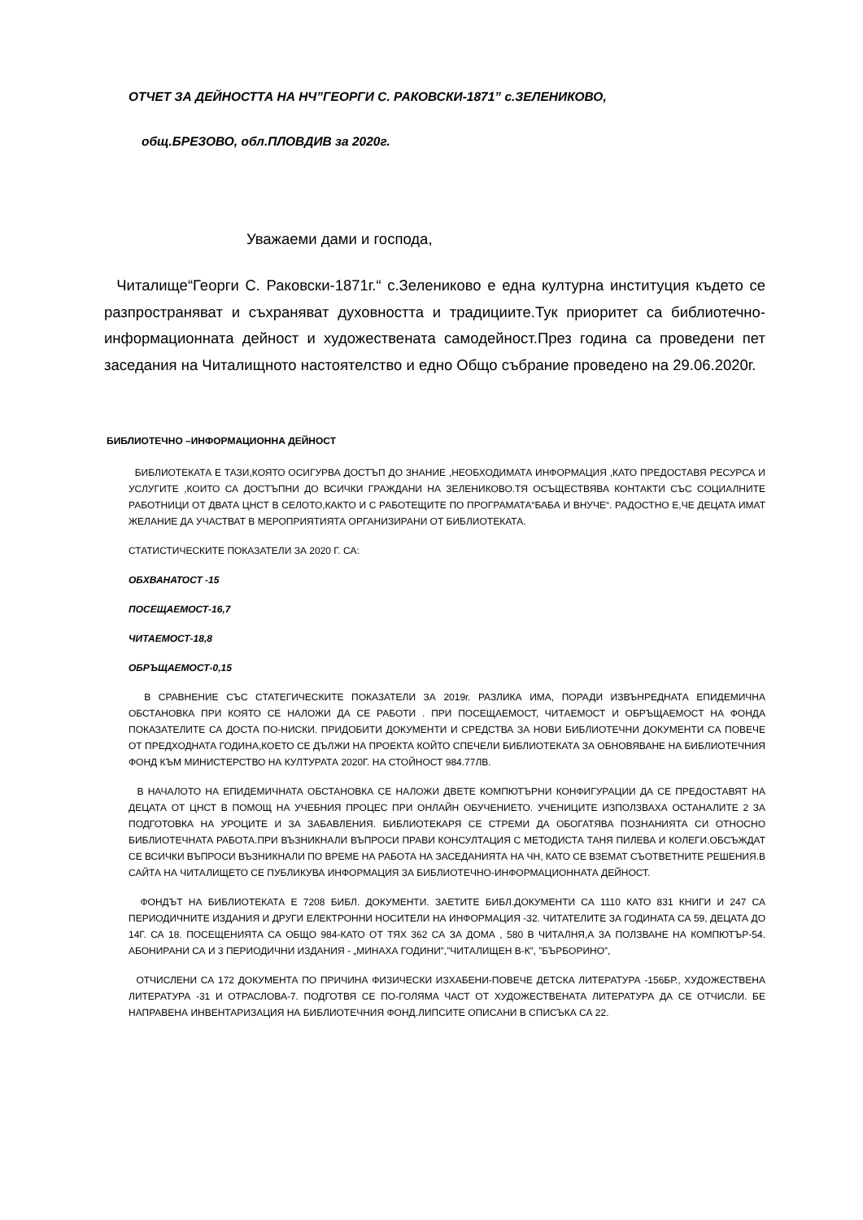ОТЧЕТ ЗА ДЕЙНОСТТА НА НЧ”ГЕОРГИ С. РАКОВСКИ-1871” с.ЗЕЛЕНИКОВО,
общ.БРЕЗОВО, обл.ПЛОВДИВ за 2020г.
Уважаеми дами и господа,
Читалище“Георги С. Раковски-1871г.“ с.Зелениково е една културна институция където се разпространяват и съхраняват духовността и традициите.Тук приоритет са библиотечно-информационната дейност и художествената самодейност.През година са проведени пет заседания на Читалищното настоятелство и едно Общо събрание проведено на 29.06.2020г.
БИБЛИОТЕЧНО –ИНФОРМАЦИОННА ДЕЙНОСТ
БИБЛИОТЕКАТА Е ТАЗИ,КОЯТО ОСИГУРВА ДОСТЪП ДО ЗНАНИЕ ,НЕОБХОДИМАТА ИНФОРМАЦИЯ ,КАТО ПРЕДОСТАВЯ РЕСУРСА И УСЛУГИТЕ ,КОИТО СА ДОСТЪПНИ ДО ВСИЧКИ ГРАЖДАНИ НА ЗЕЛЕНИКОВО.ТЯ ОСЪЩЕСТВЯВА КОНТАКТИ СЪС СОЦИАЛНИТЕ РАБОТНИЦИ ОТ ДВАТА ЦНСТ В СЕЛОТО,КАКТО И С РАБОТЕЩИТЕ ПО ПРОГРАМАТА“БАБА И ВНУЧЕ“. РАДОСТНО Е,ЧЕ ДЕЦАТА ИМАТ ЖЕЛАНИЕ ДА УЧАСТВАТ В МЕРОПРИЯТИЯТА ОРГАНИЗИРАНИ ОТ БИБЛИОТЕКАТА.
СТАТИСТИЧЕСКИТЕ ПОКАЗАТЕЛИ ЗА 2020 Г. СА:
ОБХВАНАТОСТ -15
ПОСЕЩАЕМОСТ-16,7
ЧИТАЕМОСТ-18,8
ОБРЪЩАЕМОСТ-0,15
В СРАВНЕНИЕ СЪС СТАТЕГИЧЕСКИТЕ ПОКАЗАТЕЛИ ЗА 2019г. РАЗЛИКА ИМА, ПОРАДИ ИЗВЪНРЕДНАТА ЕПИДЕМИЧНА ОБСТАНОВКА ПРИ КОЯТО СЕ НАЛОЖИ ДА СЕ РАБОТИ . ПРИ ПОСЕЩАЕМОСТ, ЧИТАЕМОСТ И ОБРЪЩАЕМОСТ НА ФОНДА ПОКАЗАТЕЛИТЕ СА ДОСТА ПО-НИСКИ. ПРИДОБИТИ ДОКУМЕНТИ И СРЕДСТВА ЗА НОВИ БИБЛИОТЕЧНИ ДОКУМЕНТИ СА ПОВЕЧЕ ОТ ПРЕДХОДНАТА ГОДИНА,КОЕТО СЕ ДЪЛЖИ НА ПРОЕКТА КОЙТО СПЕЧЕЛИ БИБЛИОТЕКАТА ЗА ОБНОВЯВАНЕ НА БИБЛИОТЕЧНИЯ ФОНД КЪМ МИНИСТЕРСТВО НА КУЛТУРАТА 2020Г. НА СТОЙНОСТ 984.77ЛВ.
В НАЧАЛОТО НА ЕПИДЕМИЧНАТА ОБСТАНОВКА СЕ НАЛОЖИ ДВЕТЕ КОМПЮТЪРНИ КОНФИГУРАЦИИ ДА СЕ ПРЕДОСТАВЯТ НА ДЕЦАТА ОТ ЦНСТ В ПОМОЩ НА УЧЕБНИЯ ПРОЦЕС ПРИ ОНЛАЙН ОБУЧЕНИЕТО. УЧЕНИЦИТЕ ИЗПОЛЗВАХА ОСТАНАЛИТЕ 2 ЗА ПОДГОТОВКА НА УРОЦИТЕ И ЗА ЗАБАВЛЕНИЯ. БИБЛИОТЕКАРЯ СЕ СТРЕМИ ДА ОБОГАТЯВА ПОЗНАНИЯТА СИ ОТНОСНО БИБЛИОТЕЧНАТА РАБОТА.ПРИ ВЪЗНИКНАЛИ ВЪПРОСИ ПРАВИ КОНСУЛТАЦИЯ С МЕТОДИСТА ТАНЯ ПИЛЕВА И КОЛЕГИ.ОБСЪЖДАТ СЕ ВСИЧКИ ВЪПРОСИ ВЪЗНИКНАЛИ ПО ВРЕМЕ НА РАБОТА НА ЗАСЕДАНИЯТА НА ЧН, КАТО СЕ ВЗЕМАТ СЪОТВЕТНИТЕ РЕШЕНИЯ.В САЙТА НА ЧИТАЛИЩЕТО СЕ ПУБЛИКУВА ИНФОРМАЦИЯ ЗА БИБЛИОТЕЧНО-ИНФОРМАЦИОННАТА ДЕЙНОСТ.
ФОНДЪТ НА БИБЛИОТЕКАТА Е 7208 БИБЛ. ДОКУМЕНТИ. ЗАЕТИТЕ БИБЛ.ДОКУМЕНТИ СА 1110 КАТО 831 КНИГИ И 247 СА ПЕРИОДИЧНИТЕ ИЗДАНИЯ И ДРУГИ ЕЛЕКТРОННИ НОСИТЕЛИ НА ИНФОРМАЦИЯ -32. ЧИТАТЕЛИТЕ ЗА ГОДИНАТА СА 59, ДЕЦАТА ДО 14Г. СА 18. ПОСЕЩЕНИЯТА СА ОБЩО 984-КАТО ОТ ТЯХ 362 СА ЗА ДОМА , 580 В ЧИТАЛНЯ,А ЗА ПОЛЗВАНЕ НА КОМПЮТЪР-54. АБОНИРАНИ СА И 3 ПЕРИОДИЧНИ ИЗДАНИЯ - „МИНАХА ГОДИНИ”,”ЧИТАЛИЩЕН В-К”, ”БЪРБОРИНО”,
ОТЧИСЛЕНИ СА 172 ДОКУМЕНТА ПО ПРИЧИНА ФИЗИЧЕСКИ ИЗХАБЕНИ-ПОВЕЧЕ ДЕТСКА ЛИТЕРАТУРА -156БР., ХУДОЖЕСТВЕНА ЛИТЕРАТУРА -31 И ОТРАСЛОВА-7. ПОДГОТВЯ СЕ ПО-ГОЛЯМА ЧАСТ ОТ ХУДОЖЕСТВЕНАТА ЛИТЕРАТУРА ДА СЕ ОТЧИСЛИ. БЕ НАПРАВЕНА ИНВЕНТАРИЗАЦИЯ НА БИБЛИОТЕЧНИЯ ФОНД.ЛИПСИТЕ ОПИСАНИ В СПИСЪКА СА 22.